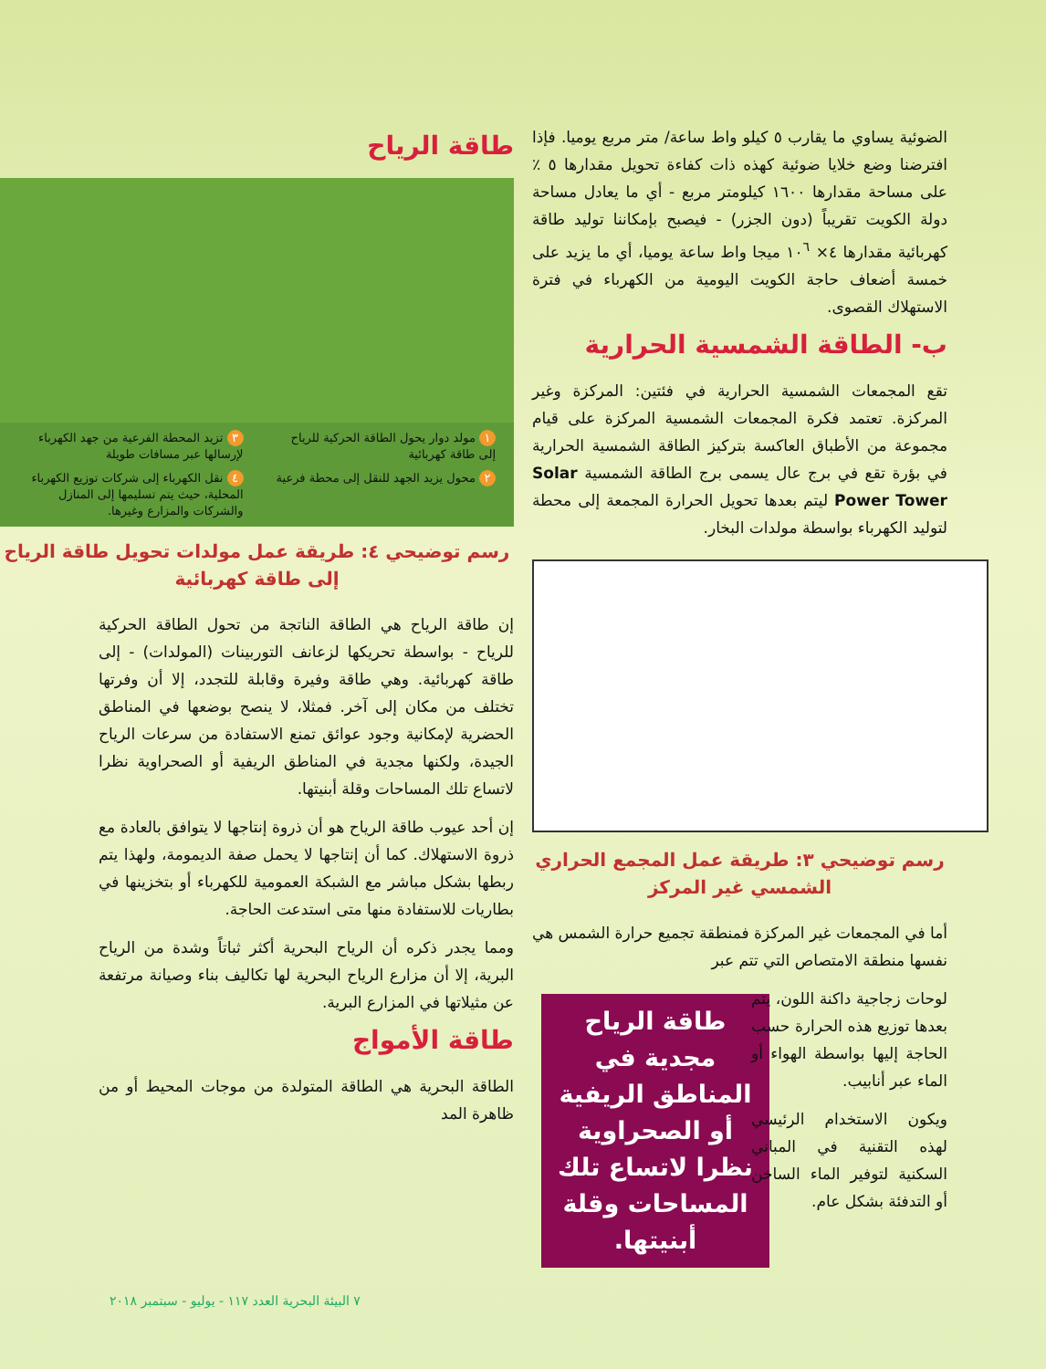الضوئية يساوي ما يقارب ٥ كيلو واط ساعة/ متر مربع يوميا. فإذا افترضنا وضع خلايا ضوئية كهذه ذات كفاءة تحويل مقدارها ٥ ٪ على مساحة مقدارها ١٦٠٠ كيلومتر مربع - أي ما يعادل مساحة دولة الكويت تقريباً (دون الجزر) - فيصبح بإمكاننا توليد طاقة كهربائية مقدارها ٤× ١٠<sup>٦</sup> ميجا واط ساعة يوميا، أي ما يزيد على خمسة أضعاف حاجة الكويت اليومية من الكهرباء في فترة الاستهلاك القصوى.
ب- الطاقة الشمسية الحرارية
تقع المجمعات الشمسية الحرارية في فئتين: المركزة وغير المركزة. تعتمد فكرة المجمعات الشمسية المركزة على قيام مجموعة من الأطباق العاكسة بتركيز الطاقة الشمسية الحرارية في بؤرة تقع في برج عال يسمى برج الطاقة الشمسية Solar Power Tower ليتم بعدها تحويل الحرارة المجمعة إلى محطة لتوليد الكهرباء بواسطة مولدات البخار.
رسم توضيحي ٣: طريقة عمل المجمع الحراري الشمسي غير المركز
أما في المجمعات غير المركزة فمنطقة تجميع حرارة الشمس هي نفسها منطقة الامتصاص التي تتم عبر
طاقة الرياح مجدية في المناطق الريفية أو الصحراوية نظرا لاتساع تلك المساحات وقلة أبنيتها.
لوحات زجاجية داكنة اللون، يتم بعدها توزيع هذه الحرارة حسب الحاجة إليها بواسطة الهواء أو الماء عبر أنابيب.
ويكون الاستخدام الرئيسي لهذه التقنية في المباني السكنية لتوفير الماء الساخن أو التدفئة بشكل عام.
طاقة الرياح
١ مولد دوار يحول الطاقة الحركية للرياح إلى طاقة كهربائية
٣ تزيد المحطة الفرعية من جهد الكهرباء لإرسالها عبر مسافات طويلة
٢ محول يزيد الجهد للنقل إلى محطة فرعية
٤ نقل الكهرباء إلى شركات توزيع الكهرباء المحلية، حيث يتم تسليمها إلى المنازل والشركات والمزارع وغيرها.
رسم توضيحي ٤: طريقة عمل مولدات تحويل طاقة الرياح إلى طاقة كهربائية
إن طاقة الرياح هي الطاقة الناتجة من تحول الطاقة الحركية للرياح - بواسطة تحريكها لزعانف التوربينات (المولدات) - إلى طاقة كهربائية. وهي طاقة وفيرة وقابلة للتجدد، إلا أن وفرتها تختلف من مكان إلى آخر. فمثلا، لا ينصح بوضعها في المناطق الحضرية لإمكانية وجود عوائق تمنع الاستفادة من سرعات الرياح الجيدة، ولكنها مجدية في المناطق الريفية أو الصحراوية نظرا لاتساع تلك المساحات وقلة أبنيتها.
إن أحد عيوب طاقة الرياح هو أن ذروة إنتاجها لا يتوافق بالعادة مع ذروة الاستهلاك. كما أن إنتاجها لا يحمل صفة الديمومة، ولهذا يتم ربطها بشكل مباشر مع الشبكة العمومية للكهرباء أو بتخزينها في بطاريات للاستفادة منها متى استدعت الحاجة.
ومما يجدر ذكره أن الرياح البحرية أكثر ثباتاً وشدة من الرياح البرية، إلا أن مزارع الرياح البحرية لها تكاليف بناء وصيانة مرتفعة عن مثيلاتها في المزارع البرية.
طاقة الأمواج
الطاقة البحرية هي الطاقة المتولدة من موجات المحيط أو من ظاهرة المد
٧ البيئة البحرية العدد ١١٧ - يوليو - سبتمبر ٢٠١٨